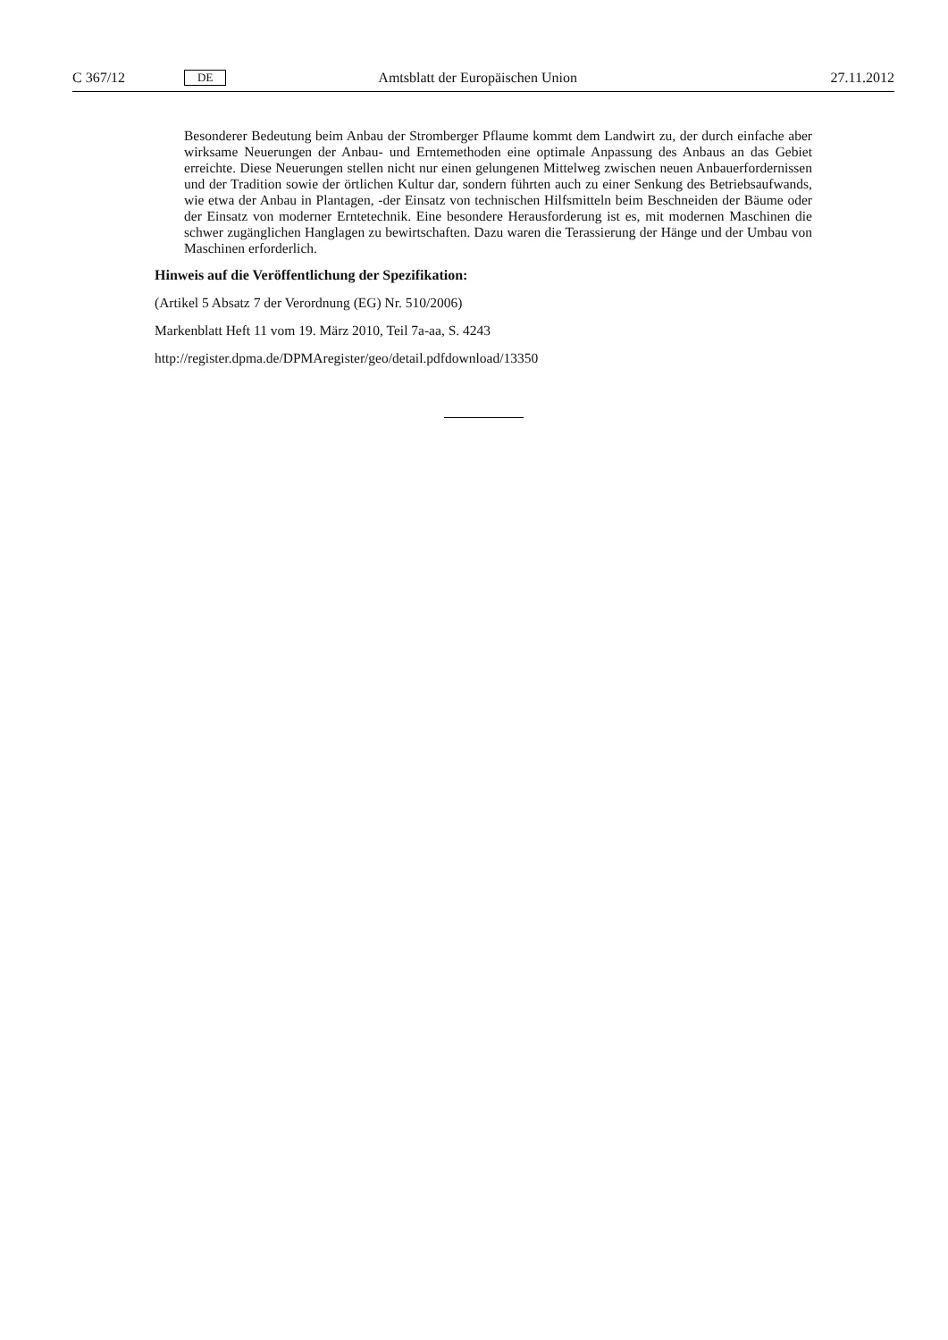C 367/12 DE Amtsblatt der Europäischen Union 27.11.2012
Besonderer Bedeutung beim Anbau der Stromberger Pflaume kommt dem Landwirt zu, der durch einfache aber wirksame Neuerungen der Anbau- und Erntemethoden eine optimale Anpassung des Anbaus an das Gebiet erreichte. Diese Neuerungen stellen nicht nur einen gelungenen Mittelweg zwischen neuen Anbauerfordernissen und der Tradition sowie der örtlichen Kultur dar, sondern führten auch zu einer Senkung des Betriebsaufwands, wie etwa der Anbau in Plantagen, -der Einsatz von technischen Hilfsmitteln beim Beschneiden der Bäume oder der Einsatz von moderner Erntetechnik. Eine besondere Herausforderung ist es, mit modernen Maschinen die schwer zugänglichen Hanglagen zu bewirtschaften. Dazu waren die Terassierung der Hänge und der Umbau von Maschinen erforderlich.
Hinweis auf die Veröffentlichung der Spezifikation:
(Artikel 5 Absatz 7 der Verordnung (EG) Nr. 510/2006)
Markenblatt Heft 11 vom 19. März 2010, Teil 7a-aa, S. 4243
http://register.dpma.de/DPMAregister/geo/detail.pdfdownload/13350